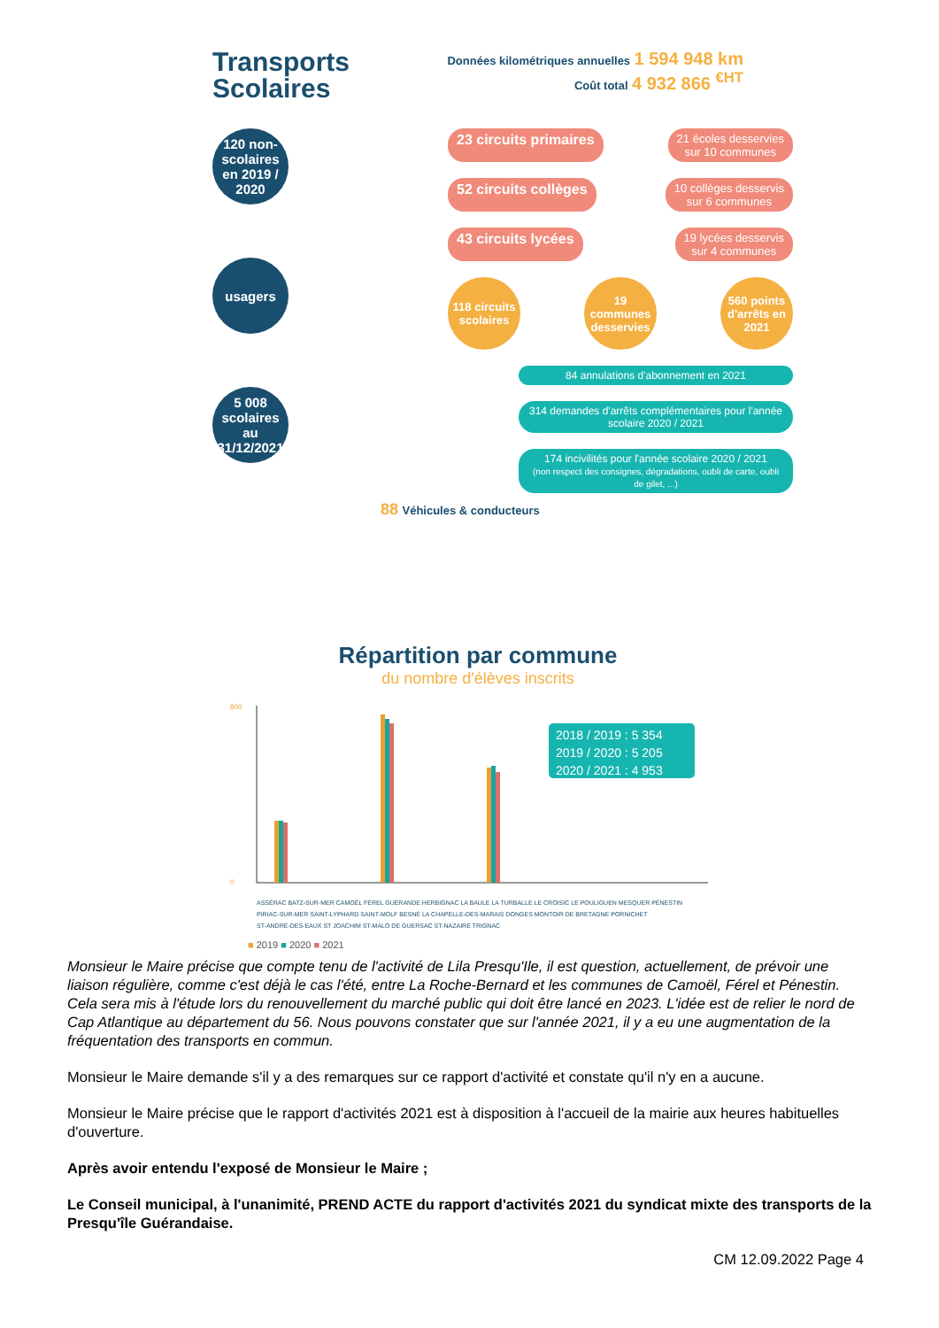Transports
Scolaires
Données kilométriques annuelles 1 594 948 km
Coût total 4 932 866 <sup>€HT</sup>
120 non-scolaires
en 2019 / 2020
usagers
5 008 scolaires
au 31/12/2021
23 circuits primaires
21 écoles desservies
sur 10 communes
52 circuits collèges
10 collèges desservis
sur 6 communes
43 circuits lycées
19 lycées desservis
sur 4 communes
118 circuits scolaires
19 communes desservies
560 points d'arrêts en 2021
84 annulations d'abonnement en 2021
314 demandes d'arrêts complémentaires pour l'année scolaire 2020 / 2021
174 incivilités pour l'année scolaire 2020 / 2021
(non respect des consignes, dégradations, oubli de carte, oubli de gilet, ...)
88 Véhicules & conducteurs
Répartition par commune
du nombre d'élèves inscrits
800
0
2018 / 2019 : 5 354
2019 / 2020 : 5 205
2020 / 2021 : 4 953
ASSÉRAC BATZ-SUR-MER CAMOËL FÉREL GUÉRANDE HERBIGNAC LA BAULE LA TURBALLE LE CROISIC LE POULIGUEN MESQUER PÉNESTIN
PIRIAC-SUR-MER SAINT-LYPHARD SAINT-MOLF BESNÉ LA CHAPELLE-DES-MARAIS DONGES MONTOIR DE BRETAGNE PORNICHET
ST-ANDRÉ-DES-EAUX ST JOACHIM ST-MALO DE GUERSAC ST-NAZAIRE TRIGNAC
■ 2019 ■ 2020 ■ 2021
Monsieur le Maire précise que compte tenu de l'activité de Lila Presqu'Ile, il est question, actuellement, de prévoir une liaison régulière, comme c'est déjà le cas l'été, entre La Roche-Bernard et les communes de Camoël, Férel et Pénestin. Cela sera mis à l'étude lors du renouvellement du marché public qui doit être lancé en 2023. L'idée est de relier le nord de Cap Atlantique au département du 56. Nous pouvons constater que sur l'année 2021, il y a eu une augmentation de la fréquentation des transports en commun.
Monsieur le Maire demande s'il y a des remarques sur ce rapport d'activité et constate qu'il n'y en a aucune.
Monsieur le Maire précise que le rapport d'activités 2021 est à disposition à l'accueil de la mairie aux heures habituelles d'ouverture.
Après avoir entendu l'exposé de Monsieur le Maire ;
Le Conseil municipal, à l'unanimité, PREND ACTE du rapport d'activités 2021 du syndicat mixte des transports de la Presqu'île Guérandaise.
CM 12.09.2022 Page 4